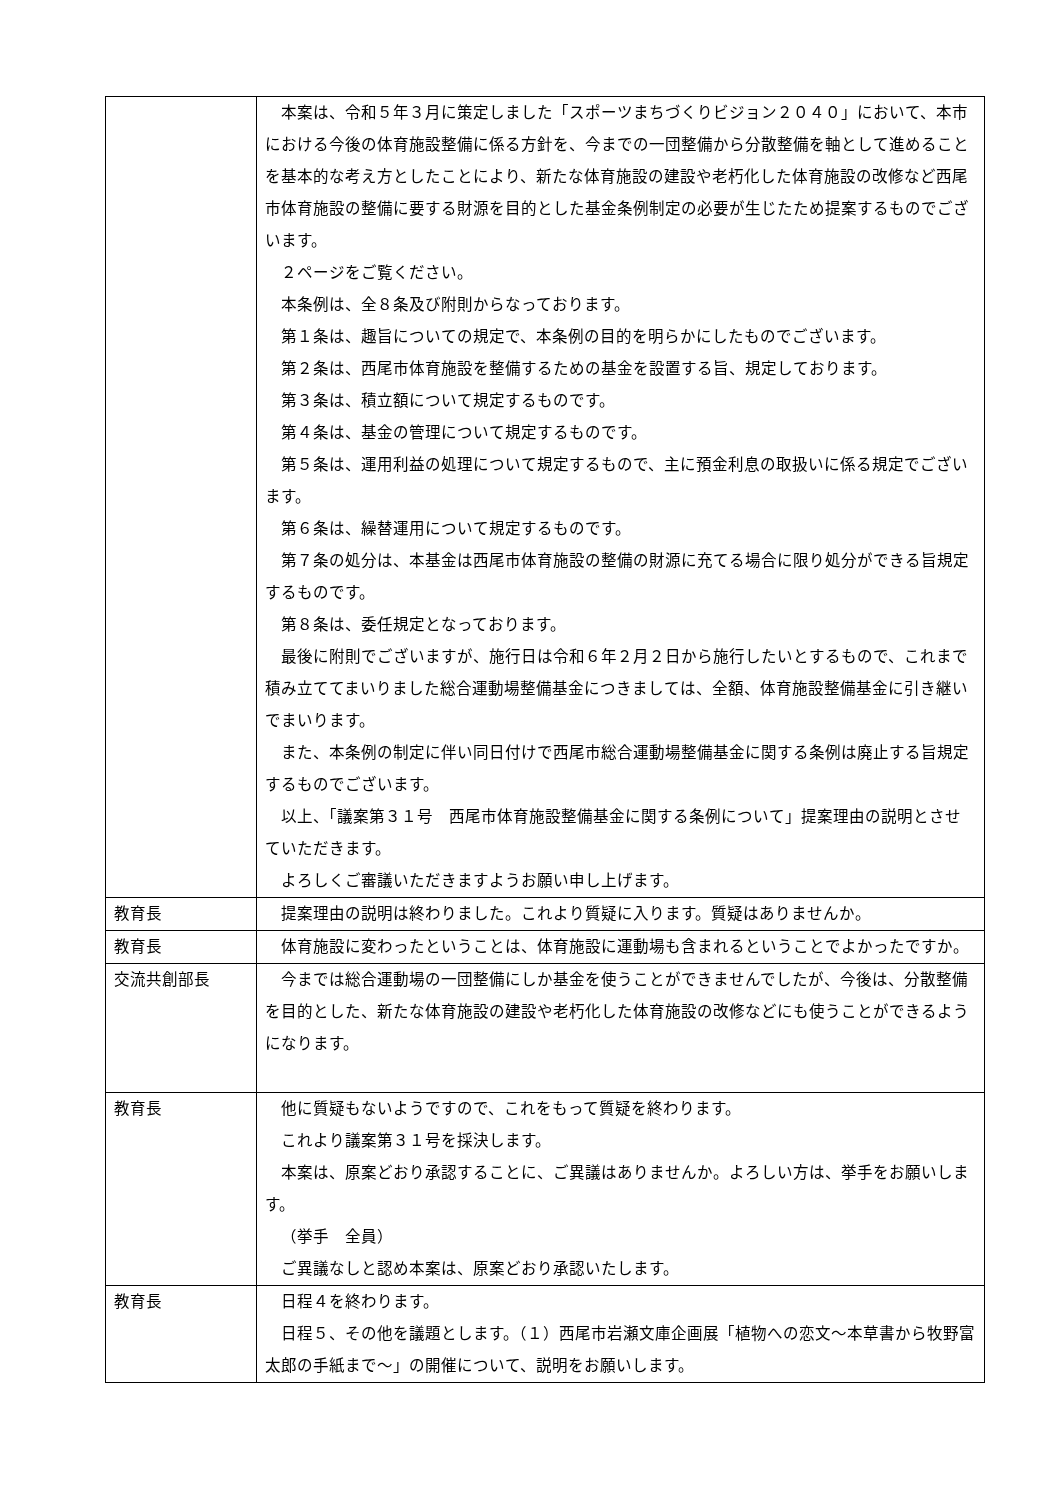| | 本案は、令和５年３月に策定しました「スポーツまちづくりビジョン２０４０」において、本市における今後の体育施設整備に係る方針を、今までの一団整備から分散整備を軸として進めることを基本的な考え方としたことにより、新たな体育施設の建設や老朽化した体育施設の改修など西尾市体育施設の整備に要する財源を目的とした基金条例制定の必要が生じたため提案するものでございます。 ２ページをご覧ください。 本条例は、全８条及び附則からなっております。 第１条は、趣旨についての規定で、本条例の目的を明らかにしたものでございます。 第２条は、西尾市体育施設を整備するための基金を設置する旨、規定しております。 第３条は、積立額について規定するものです。 第４条は、基金の管理について規定するものです。 第５条は、運用利益の処理について規定するもので、主に預金利息の取扱いに係る規定でございます。 第６条は、繰替運用について規定するものです。 第７条の処分は、本基金は西尾市体育施設の整備の財源に充てる場合に限り処分ができる旨規定するものです。 第８条は、委任規定となっております。 最後に附則でございますが、施行日は令和６年２月２日から施行したいとするもので、これまで積み立ててまいりました総合運動場整備基金につきましては、全額、体育施設整備基金に引き継いでまいります。 また、本条例の制定に伴い同日付けで西尾市総合運動場整備基金に関する条例は廃止する旨規定するものでございます。 以上、「議案第３１号 西尾市体育施設整備基金に関する条例について」提案理由の説明とさせていただきます。 よろしくご審議いただきますようお願い申し上げます。 |
| 教育長 | 提案理由の説明は終わりました。これより質疑に入ります。質疑はありませんか。 |
| 教育長 | 体育施設に変わったということは、体育施設に運動場も含まれるということでよかったですか。 |
| 交流共創部長 | 今までは総合運動場の一団整備にしか基金を使うことができませんでしたが、今後は、分散整備を目的とした、新たな体育施設の建設や老朽化した体育施設の改修などにも使うことができるようになります。 |
| 教育長 | 他に質疑もないようですので、これをもって質疑を終わります。 これより議案第３１号を採決します。 本案は、原案どおり承認することに、ご異議はありませんか。よろしい方は、挙手をお願いします。 （挙手 全員） ご異議なしと認め本案は、原案どおり承認いたします。 |
| 教育長 | 日程４を終わります。 日程５、その他を議題とします。（１）西尾市岩瀬文庫企画展「植物への恋文～本草書から牧野富太郎の手紙まで～」の開催について、説明をお願いします。 |